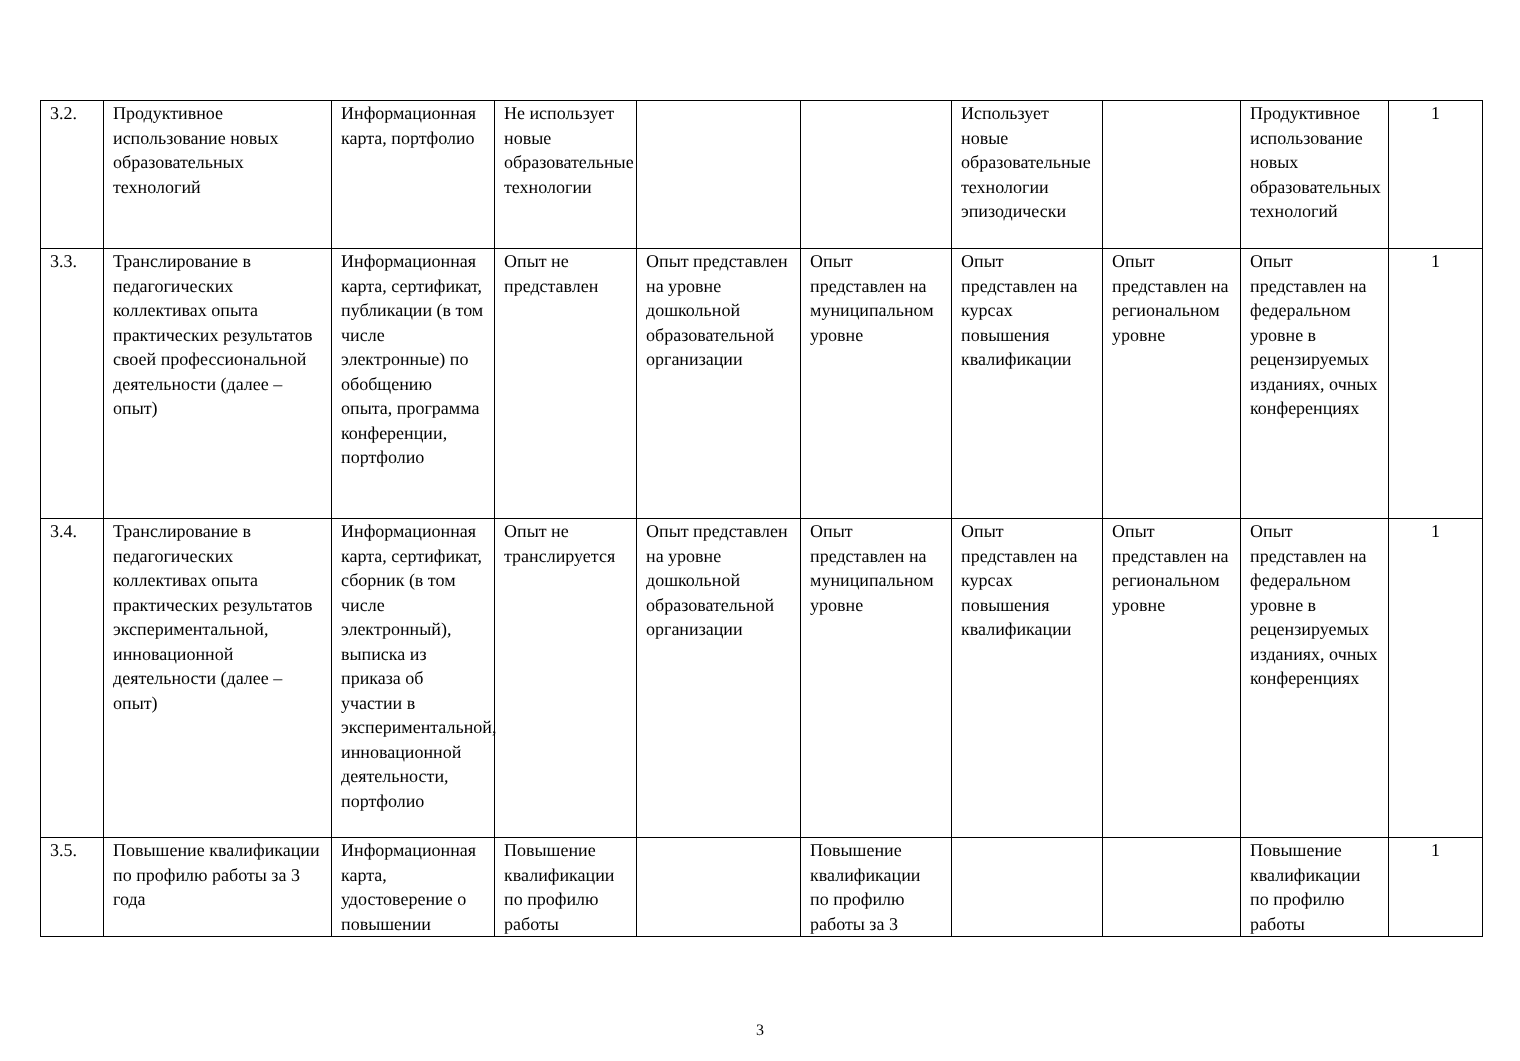| 3.2. | Продуктивное использование новых образовательных технологий | Информационная карта, портфолио | Не использует новые образовательные технологии | | | Использует новые образовательные технологии эпизодически | | Продуктивное использование новых образовательных технологий | 1 |
| 3.3. | Транслирование в педагогических коллективах опыта практических результатов своей профессиональной деятельности (далее – опыт) | Информационная карта, сертификат, публикации (в том числе электронные) по обобщению опыта, программа конференции, портфолио | Опыт не представлен | Опыт представлен на уровне дошкольной образовательной организации | Опыт представлен на муниципальном уровне | Опыт представлен на курсах повышения квалификации | Опыт представлен на региональном уровне | Опыт представлен на федеральном уровне в рецензируемых изданиях, очных конференциях | 1 |
| 3.4. | Транслирование в педагогических коллективах опыта практических результатов экспериментальной, инновационной деятельности (далее – опыт) | Информационная карта, сертификат, сборник (в том числе электронный), выписка из приказа об участии в экспериментальной, инновационной деятельности, портфолио | Опыт не транслируется | Опыт представлен на уровне дошкольной образовательной организации | Опыт представлен на муниципальном уровне | Опыт представлен на курсах повышения квалификации | Опыт представлен на региональном уровне | Опыт представлен на федеральном уровне в рецензируемых изданиях, очных конференциях | 1 |
| 3.5. | Повышение квалификации по профилю работы за 3 года | Информационная карта, удостоверение о повышении | Повышение квалификации по профилю работы | | Повышение квалификации по профилю работы за 3 | | | Повышение квалификации по профилю работы | 1 |
3